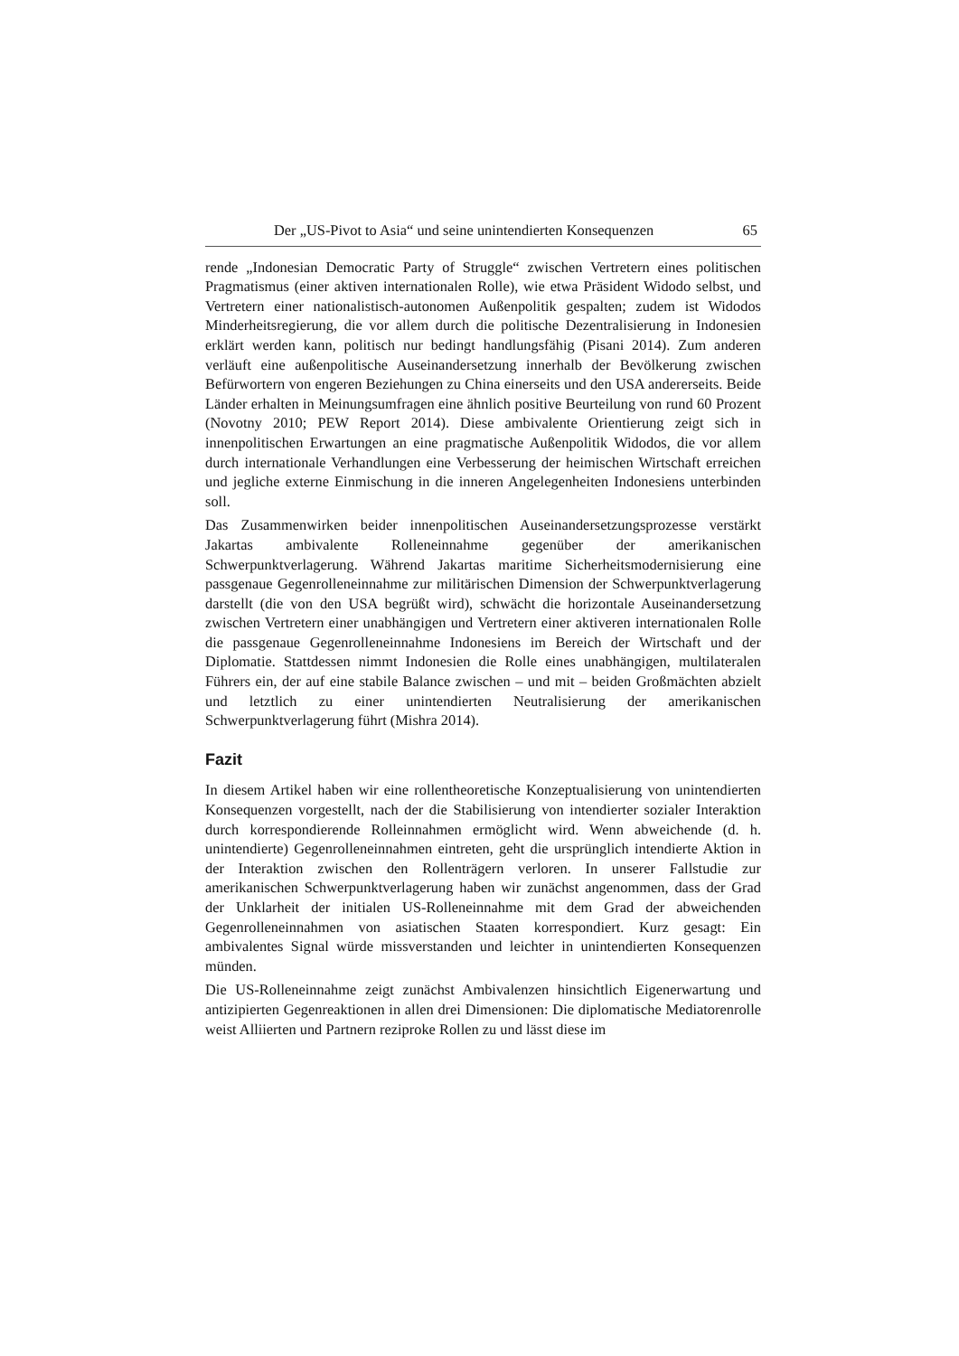Der „US-Pivot to Asia“ und seine unintendierten Konsequenzen 65
rende „Indonesian Democratic Party of Struggle“ zwischen Vertretern eines politischen Pragmatismus (einer aktiven internationalen Rolle), wie etwa Präsident Widodo selbst, und Vertretern einer nationalistisch-autonomen Außenpolitik gespalten; zudem ist Widodos Minderheitsregierung, die vor allem durch die politische Dezentralisierung in Indonesien erklärt werden kann, politisch nur bedingt handlungsfähig (Pisani 2014). Zum anderen verläuft eine außenpolitische Auseinandersetzung innerhalb der Bevölkerung zwischen Befürwortern von engeren Beziehungen zu China einerseits und den USA andererseits. Beide Länder erhalten in Meinungsumfragen eine ähnlich positive Beurteilung von rund 60 Prozent (Novotny 2010; PEW Report 2014). Diese ambivalente Orientierung zeigt sich in innenpolitischen Erwartungen an eine pragmatische Außenpolitik Widodos, die vor allem durch internationale Verhandlungen eine Verbesserung der heimischen Wirtschaft erreichen und jegliche externe Einmischung in die inneren Angelegenheiten Indonesiens unterbinden soll.
Das Zusammenwirken beider innenpolitischen Auseinandersetzungsprozesse verstärkt Jakartas ambivalente Rolleneinnahme gegenüber der amerikanischen Schwerpunktverlagerung. Während Jakartas maritime Sicherheitsmodernisierung eine passgenaue Gegenrolleneinnahme zur militärischen Dimension der Schwerpunktverlagerung darstellt (die von den USA begrüßt wird), schwächt die horizontale Auseinandersetzung zwischen Vertretern einer unabhängigen und Vertretern einer aktiveren internationalen Rolle die passgenaue Gegenrolleneinnahme Indonesiens im Bereich der Wirtschaft und der Diplomatie. Stattdessen nimmt Indonesien die Rolle eines unabhängigen, multilateralen Führers ein, der auf eine stabile Balance zwischen – und mit – beiden Großmächten abzielt und letztlich zu einer unintendierten Neutralisierung der amerikanischen Schwerpunktverlagerung führt (Mishra 2014).
Fazit
In diesem Artikel haben wir eine rollentheoretische Konzeptualisierung von unintendierten Konsequenzen vorgestellt, nach der die Stabilisierung von intendierter sozialer Interaktion durch korrespondierende Rolleinnahmen ermöglicht wird. Wenn abweichende (d. h. unintendierte) Gegenrolleneinnahmen eintreten, geht die ursprünglich intendierte Aktion in der Interaktion zwischen den Rollenträgern verloren. In unserer Fallstudie zur amerikanischen Schwerpunktverlagerung haben wir zunächst angenommen, dass der Grad der Unklarheit der initialen US-Rolleneinnahme mit dem Grad der abweichenden Gegenrolleneinnahmen von asiatischen Staaten korrespondiert. Kurz gesagt: Ein ambivalentes Signal würde missverstanden und leichter in unintendierten Konsequenzen münden.
Die US-Rolleneinnahme zeigt zunächst Ambivalenzen hinsichtlich Eigenerwartung und antizipierten Gegenreaktionen in allen drei Dimensionen: Die diplomatische Mediatorenrolle weist Alliierten und Partnern reziproke Rollen zu und lässt diese im